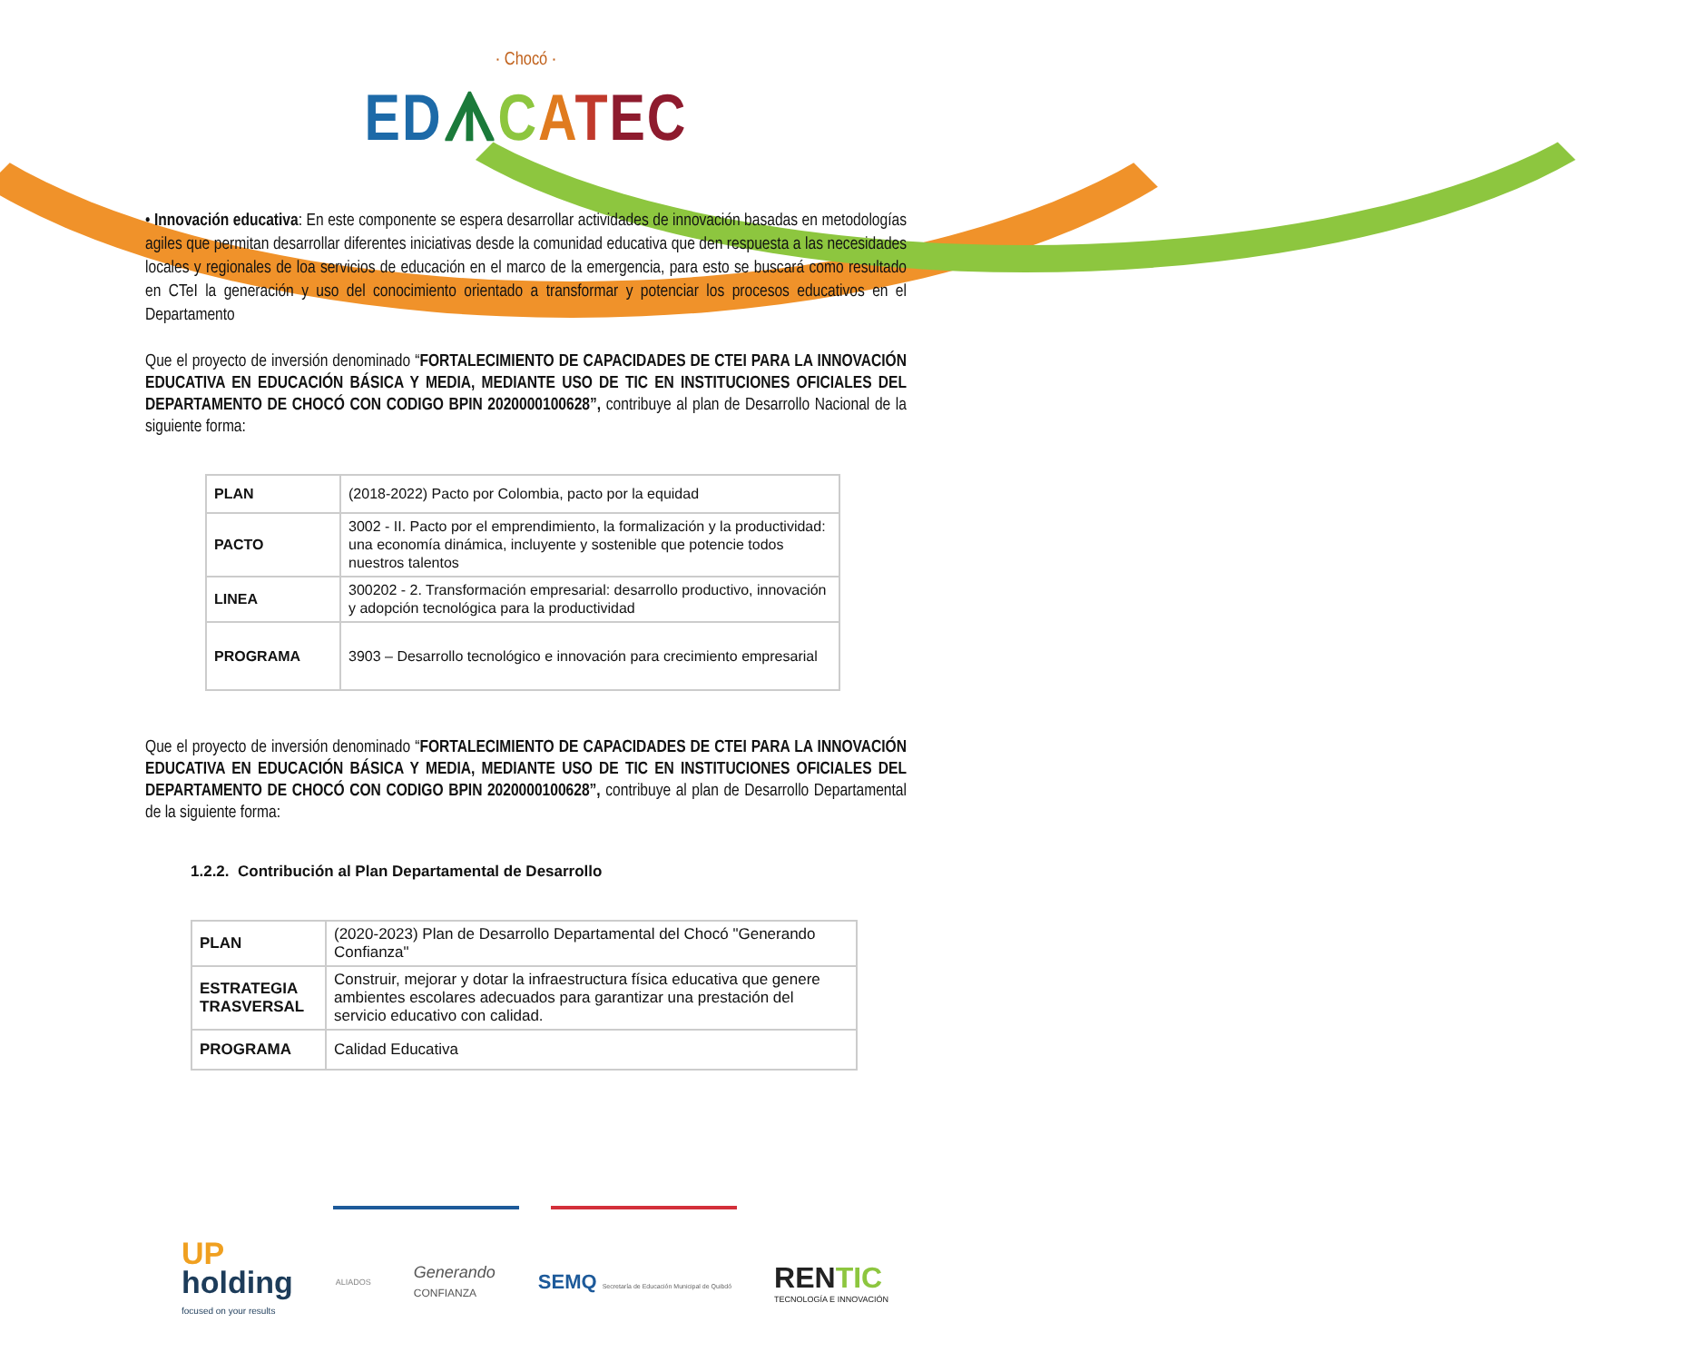· Chocó ·
ED ᗑCATEC
• Innovación educativa: En este componente se espera desarrollar actividades de innovación basadas en metodologías agiles que permitan desarrollar diferentes iniciativas desde la comunidad educativa que den respuesta a las necesidades locales y regionales de loa servicios de educación en el marco de la emergencia, para esto se buscará como resultado en CTeI la generación y uso del conocimiento orientado a transformar y potenciar los procesos educativos en el Departamento
Que el proyecto de inversión denominado “FORTALECIMIENTO DE CAPACIDADES DE CTEI PARA LA INNOVACIÓN EDUCATIVA EN EDUCACIÓN BÁSICA Y MEDIA, MEDIANTE USO DE TIC EN INSTITUCIONES OFICIALES DEL DEPARTAMENTO DE CHOCÓ CON CODIGO BPIN 2020000100628”, contribuye al plan de Desarrollo Nacional de la siguiente forma:
| PLAN | (2018-2022) Pacto por Colombia, pacto por la equidad |
| PACTO | 3002 - II. Pacto por el emprendimiento, la formalización y la productividad: una economía dinámica, incluyente y sostenible que potencie todos nuestros talentos |
| LINEA | 300202 - 2. Transformación empresarial: desarrollo productivo, innovación y adopción tecnológica para la productividad |
| PROGRAMA | 3903 – Desarrollo tecnológico e innovación para crecimiento empresarial |
Que el proyecto de inversión denominado “FORTALECIMIENTO DE CAPACIDADES DE CTEI PARA LA INNOVACIÓN EDUCATIVA EN EDUCACIÓN BÁSICA Y MEDIA, MEDIANTE USO DE TIC EN INSTITUCIONES OFICIALES DEL DEPARTAMENTO DE CHOCÓ CON CODIGO BPIN 2020000100628”, contribuye al plan de Desarrollo Departamental de la siguiente forma:
1.2.2. Contribución al Plan Departamental de Desarrollo
| PLAN | (2020-2023) Plan de Desarrollo Departamental del Chocó "Generando Confianza" |
| ESTRATEGIA TRASVERSAL | Construir, mejorar y dotar la infraestructura física educativa que genere ambientes escolares adecuados para garantizar una prestación del servicio educativo con calidad. |
| PROGRAMA | Calidad Educativa |
UP
holding
focused on your results
ALIADOS
Generando
CONFIANZA
SEMQ Secretaría de Educación Municipal de Quibdó
RENTIC
TECNOLOGÍA E INNOVACIÓN